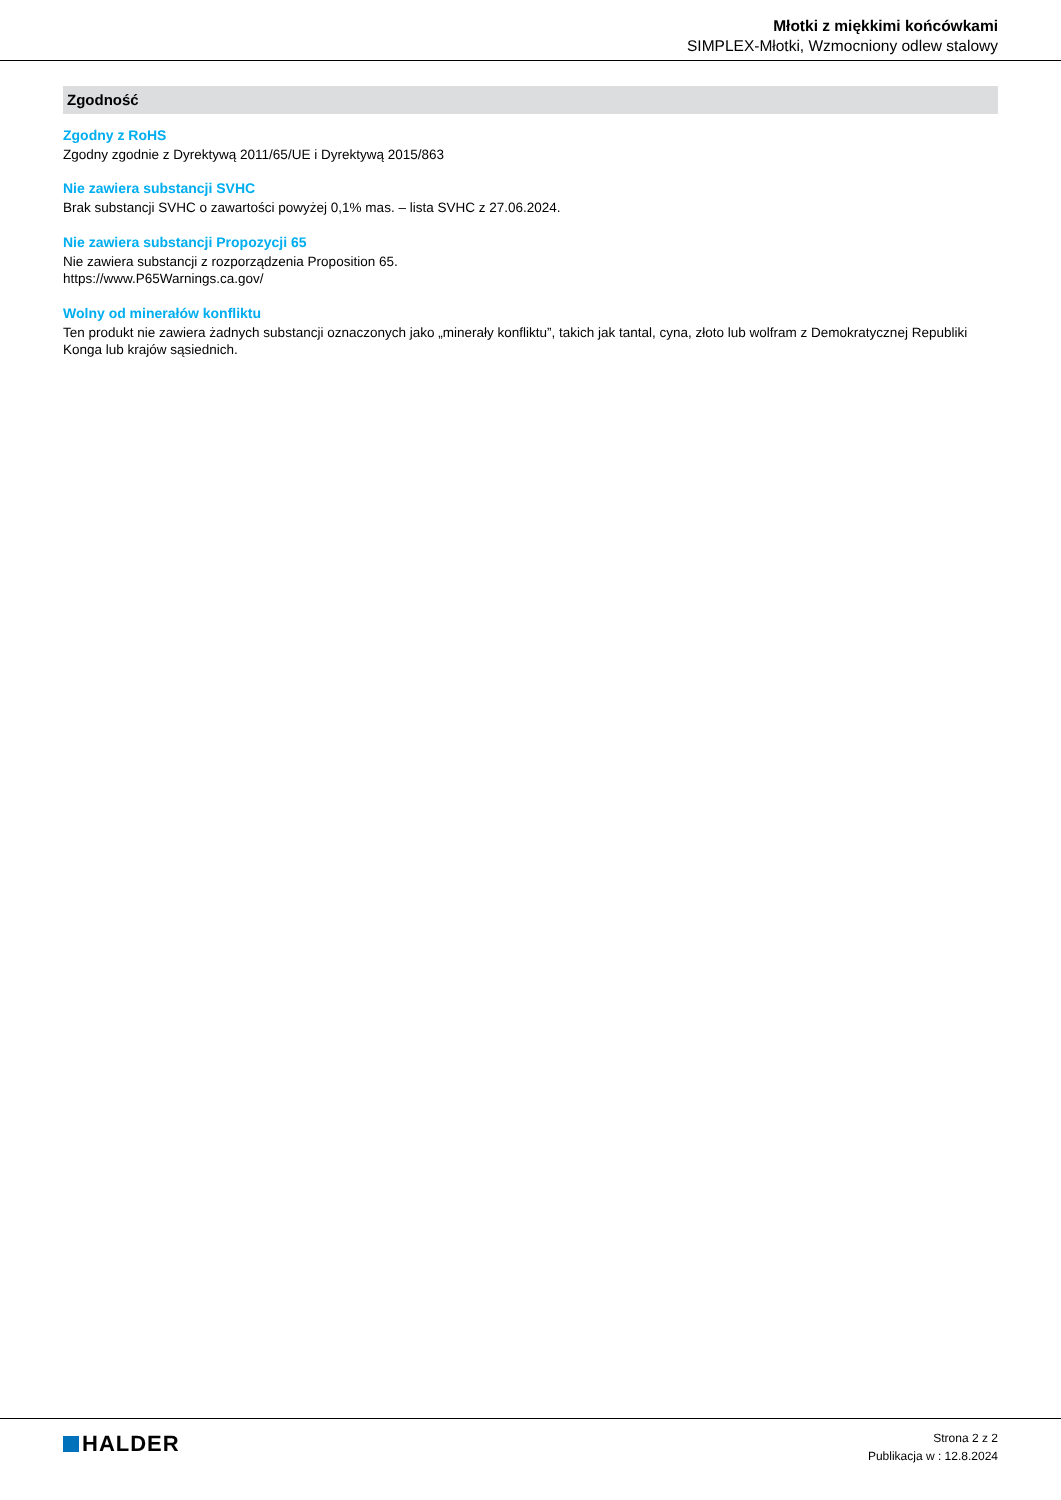Młotki z miękkimi końcówkami
SIMPLEX-Młotki, Wzmocniony odlew stalowy
Zgodność
Zgodny z RoHS
Zgodny zgodnie z Dyrektywą 2011/65/UE i Dyrektywą 2015/863
Nie zawiera substancji SVHC
Brak substancji SVHC o zawartości powyżej 0,1% mas. – lista SVHC z 27.06.2024.
Nie zawiera substancji Propozycji 65
Nie zawiera substancji z rozporządzenia Proposition 65.
https://www.P65Warnings.ca.gov/
Wolny od minerałów konfliktu
Ten produkt nie zawiera żadnych substancji oznaczonych jako „minerały konfliktu”, takich jak tantal, cyna, złoto lub wolfram z Demokratycznej Republiki Konga lub krajów sąsiednich.
HALDER
Strona 2 z 2
Publikacja w : 12.8.2024